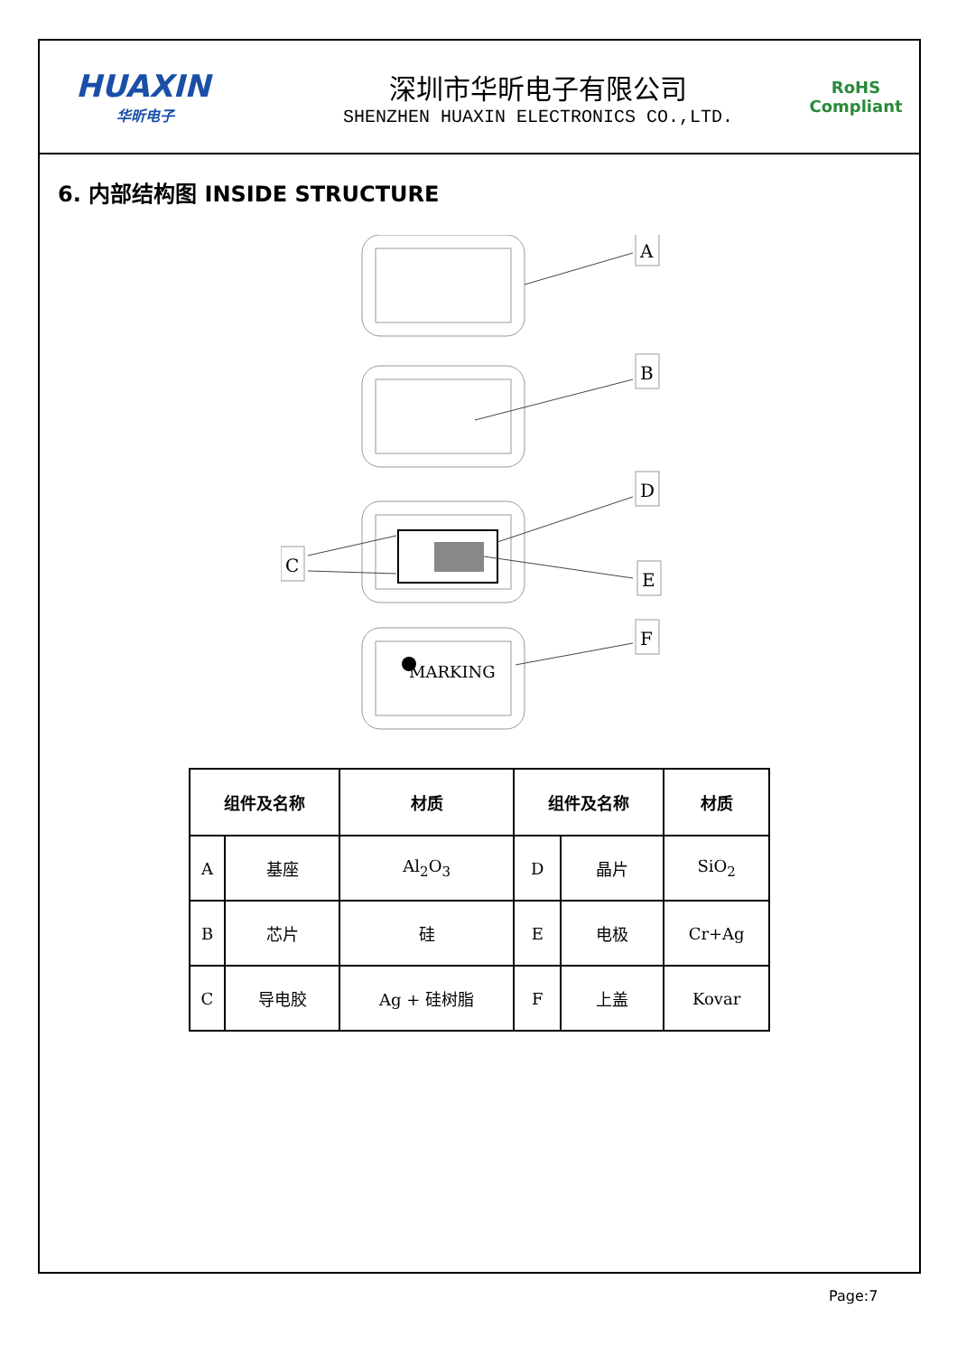HUAXIN
华昕电子
深圳市华昕电子有限公司
SHENZHEN HUAXIN ELECTRONICS CO.,LTD.
RoHS
Compliant
6. 内部结构图 INSIDE STRUCTURE
A
B
D
E
F
C
MARKING
| 组件及名称 | | 材质 | 组件及名称 | | 材质 |
| --- | --- | --- | --- | --- | --- |
| A | 基座 | Al<sub>2</sub>O<sub>3</sub> | D | 晶片 | SiO<sub>2</sub> |
| B | 芯片 | 硅 | E | 电极 | Cr+Ag |
| C | 导电胶 | Ag + 硅树脂 | F | 上盖 | Kovar |
Page:7